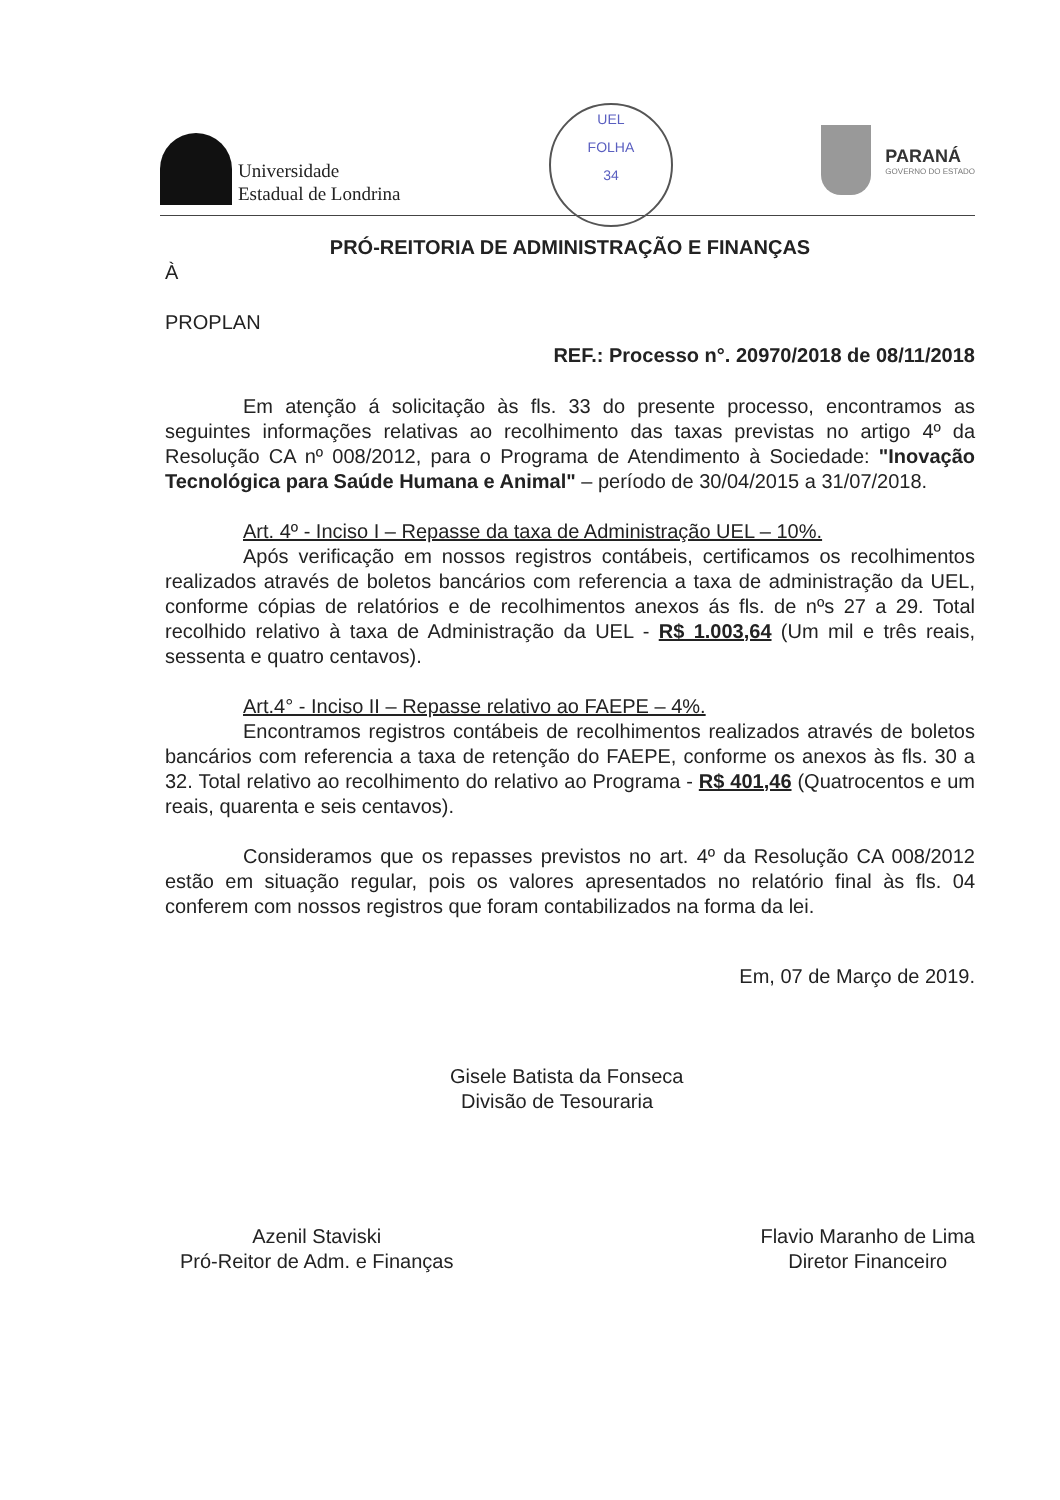Universidade
Estadual de Londrina
UEL
FOLHA
34
PARANÁ
GOVERNO DO ESTADO
PRÓ-REITORIA DE ADMINISTRAÇÃO E FINANÇAS
À
PROPLAN
REF.: Processo n°. 20970/2018 de 08/11/2018
Em atenção á solicitação às fls. 33 do presente processo, encontramos as seguintes informações relativas ao recolhimento das taxas previstas no artigo 4º da Resolução CA nº 008/2012, para o Programa de Atendimento à Sociedade: "Inovação Tecnológica para Saúde Humana e Animal" – período de 30/04/2015 a 31/07/2018.
Art. 4º - Inciso I – Repasse da taxa de Administração UEL – 10%.
Após verificação em nossos registros contábeis, certificamos os recolhimentos realizados através de boletos bancários com referencia a taxa de administração da UEL, conforme cópias de relatórios e de recolhimentos anexos ás fls. de nºs 27 a 29. Total recolhido relativo à taxa de Administração da UEL - R$ 1.003,64 (Um mil e três reais, sessenta e quatro centavos).
Art.4° - Inciso II – Repasse relativo ao FAEPE – 4%.
Encontramos registros contábeis de recolhimentos realizados através de boletos bancários com referencia a taxa de retenção do FAEPE, conforme os anexos às fls. 30 a 32. Total relativo ao recolhimento do relativo ao Programa - R$ 401,46 (Quatrocentos e um reais, quarenta e seis centavos).
Consideramos que os repasses previstos no art. 4º da Resolução CA 008/2012 estão em situação regular, pois os valores apresentados no relatório final às fls. 04 conferem com nossos registros que foram contabilizados na forma da lei.
Em, 07 de Março de 2019.
Gisele Batista da Fonseca
Divisão de Tesouraria
Azenil Staviski
Pró-Reitor de Adm. e Finanças
Flavio Maranho de Lima
Diretor Financeiro